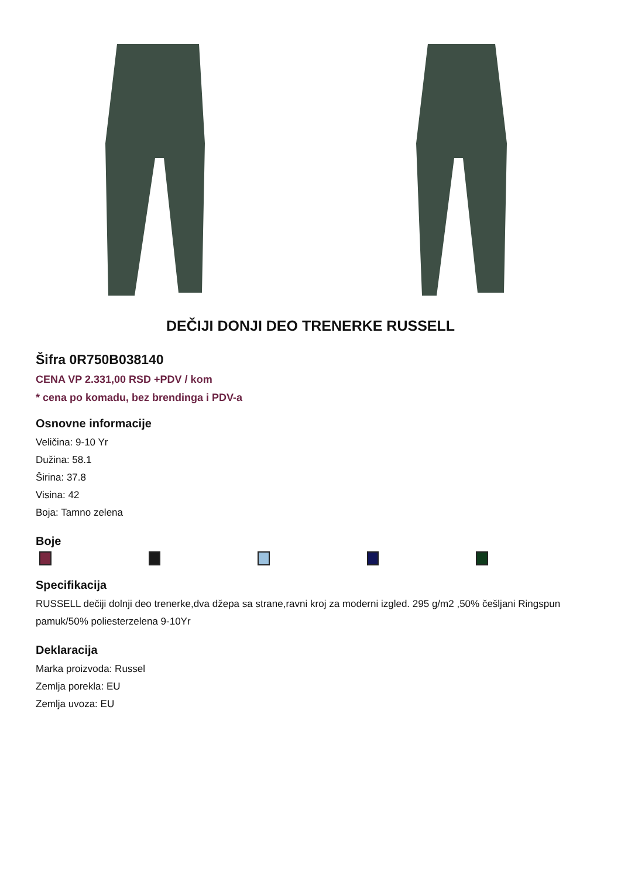DEČIJI DONJI DEO TRENERKE RUSSELL
Šifra 0R750B038140
CENA VP 2.331,00 RSD +PDV / kom
* cena po komadu, bez brendinga i PDV-a
Osnovne informacije
Veličina: 9-10 Yr
Dužina: 58.1
Širina: 37.8
Visina: 42
Boja: Tamno zelena
Boje
Specifikacija
RUSSELL dečiji dolnji deo trenerke,dva džepa sa strane,ravni kroj za moderni izgled. 295 g/m2 ,50% češljani Ringspun pamuk/50% poliesterzelena 9-10Yr
Deklaracija
Marka proizvoda: Russel
Zemlja porekla: EU
Zemlja uvoza: EU